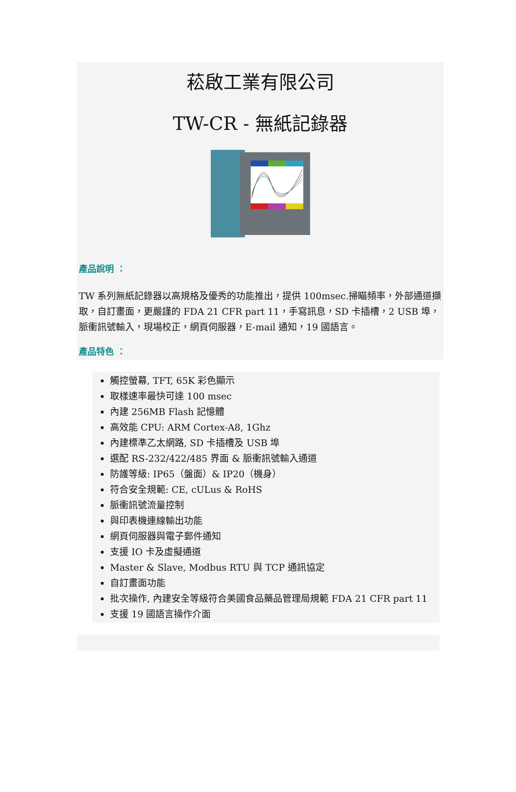菘啟工業有限公司
TW-CR - 無紙記錄器
產品說明 ：
TW 系列無紙記錄器以高規格及優秀的功能推出，提供 100msec.掃瞄頻率，外部通道擷取，自訂畫面，更嚴謹的 FDA 21 CFR part 11，手寫訊息，SD 卡插槽，2 USB 埠，脈衝訊號輸入，現場校正，網頁伺服器，E-mail 通知，19 國語言。
產品特色 ：
觸控螢幕, TFT, 65K 彩色顯示
取樣速率最快可達 100 msec
內建 256MB Flash 記憶體
高效能 CPU: ARM Cortex-A8, 1Ghz
內建標準乙太網路, SD 卡插槽及 USB 埠
選配 RS-232/422/485 界面 & 脈衝訊號輸入通道
防護等級: IP65（盤面）& IP20（機身）
符合安全規範: CE, cULus & RoHS
脈衝訊號流量控制
與印表機連線輸出功能
網頁伺服器與電子郵件通知
支援 IO 卡及虛擬通道
Master & Slave, Modbus RTU 與 TCP 通訊協定
自訂畫面功能
批次操作, 內建安全等級符合美國食品藥品管理局規範 FDA 21 CFR part 11
支援 19 國語言操作介面